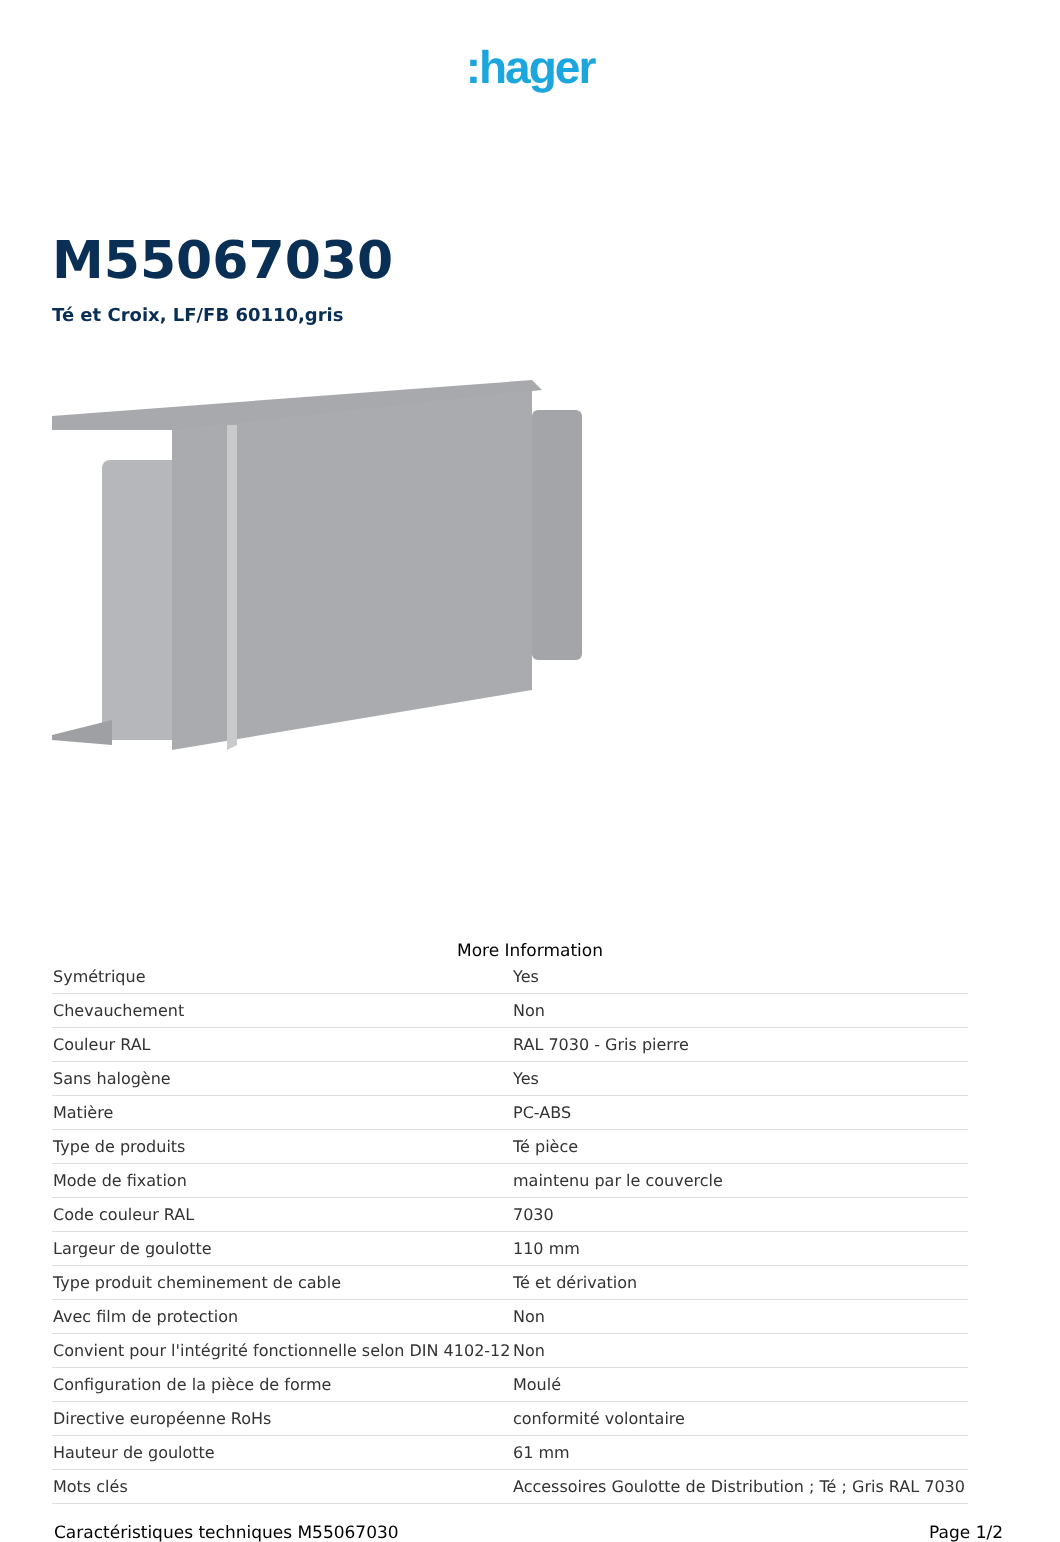:hager
M55067030
Té et Croix, LF/FB 60110,gris
More Information
| Symétrique | Yes |
| Chevauchement | Non |
| Couleur RAL | RAL 7030 - Gris pierre |
| Sans halogène | Yes |
| Matière | PC-ABS |
| Type de produits | Té pièce |
| Mode de fixation | maintenu par le couvercle |
| Code couleur RAL | 7030 |
| Largeur de goulotte | 110 mm |
| Type produit cheminement de cable | Té et dérivation |
| Avec film de protection | Non |
| Convient pour l'intégrité fonctionnelle selon DIN 4102-12 | Non |
| Configuration de la pièce de forme | Moulé |
| Directive européenne RoHs | conformité volontaire |
| Hauteur de goulotte | 61 mm |
| Mots clés | Accessoires Goulotte de Distribution ; Té ; Gris RAL 7030 |
Caractéristiques techniques M55067030 Page 1/2